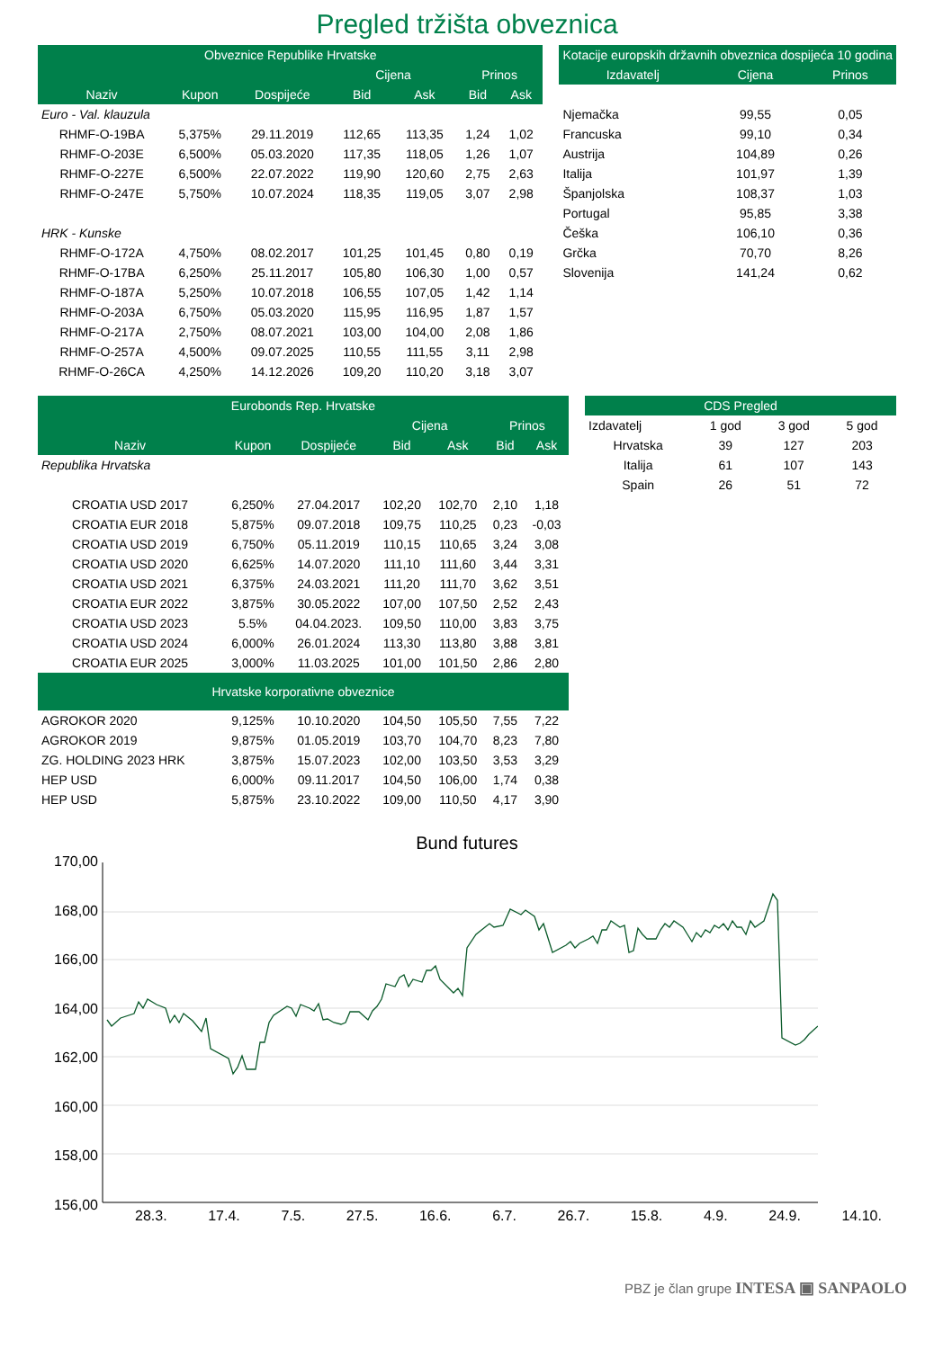Pregled tržišta obveznica
| Obveznice Republike Hrvatske | | | | | | |
| --- | --- | --- | --- | --- | --- | --- |
| | | | Cijena | | Prinos | |
| Naziv | Kupon | Dospijeće | Bid | Ask | Bid | Ask |
| Euro - Val. klauzula | | | | | | |
| RHMF-O-19BA | 5,375% | 29.11.2019 | 112,65 | 113,35 | 1,24 | 1,02 |
| RHMF-O-203E | 6,500% | 05.03.2020 | 117,35 | 118,05 | 1,26 | 1,07 |
| RHMF-O-227E | 6,500% | 22.07.2022 | 119,90 | 120,60 | 2,75 | 2,63 |
| RHMF-O-247E | 5,750% | 10.07.2024 | 118,35 | 119,05 | 3,07 | 2,98 |
| HRK - Kunske | | | | | | |
| RHMF-O-172A | 4,750% | 08.02.2017 | 101,25 | 101,45 | 0,80 | 0,19 |
| RHMF-O-17BA | 6,250% | 25.11.2017 | 105,80 | 106,30 | 1,00 | 0,57 |
| RHMF-O-187A | 5,250% | 10.07.2018 | 106,55 | 107,05 | 1,42 | 1,14 |
| RHMF-O-203A | 6,750% | 05.03.2020 | 115,95 | 116,95 | 1,87 | 1,57 |
| RHMF-O-217A | 2,750% | 08.07.2021 | 103,00 | 104,00 | 2,08 | 1,86 |
| RHMF-O-257A | 4,500% | 09.07.2025 | 110,55 | 111,55 | 3,11 | 2,98 |
| RHMF-O-26CA | 4,250% | 14.12.2026 | 109,20 | 110,20 | 3,18 | 3,07 |
| Kotacije europskih državnih obveznica dospijeća 10 godina | | |
| --- | --- | --- |
| Izdavatelj | Cijena | Prinos |
| Njemačka | 99,55 | 0,05 |
| Francuska | 99,10 | 0,34 |
| Austrija | 104,89 | 0,26 |
| Italija | 101,97 | 1,39 |
| Španjolska | 108,37 | 1,03 |
| Portugal | 95,85 | 3,38 |
| Češka | 106,10 | 0,36 |
| Grčka | 70,70 | 8,26 |
| Slovenija | 141,24 | 0,62 |
| Eurobonds Rep. Hrvatske | | | | | | |
| --- | --- | --- | --- | --- | --- | --- |
| | | | Cijena | | Prinos | |
| Naziv | Kupon | Dospijeće | Bid | Ask | Bid | Ask |
| Republika Hrvatska | | | | | | |
| CROATIA USD 2017 | 6,250% | 27.04.2017 | 102,20 | 102,70 | 2,10 | 1,18 |
| CROATIA EUR 2018 | 5,875% | 09.07.2018 | 109,75 | 110,25 | 0,23 | -0,03 |
| CROATIA USD 2019 | 6,750% | 05.11.2019 | 110,15 | 110,65 | 3,24 | 3,08 |
| CROATIA USD 2020 | 6,625% | 14.07.2020 | 111,10 | 111,60 | 3,44 | 3,31 |
| CROATIA USD 2021 | 6,375% | 24.03.2021 | 111,20 | 111,70 | 3,62 | 3,51 |
| CROATIA EUR 2022 | 3,875% | 30.05.2022 | 107,00 | 107,50 | 2,52 | 2,43 |
| CROATIA USD 2023 | 5.5% | 04.04.2023. | 109,50 | 110,00 | 3,83 | 3,75 |
| CROATIA USD 2024 | 6,000% | 26.01.2024 | 113,30 | 113,80 | 3,88 | 3,81 |
| CROATIA EUR 2025 | 3,000% | 11.03.2025 | 101,00 | 101,50 | 2,86 | 2,80 |
| Hrvatske korporativne obveznice | | | | | | |
| AGROKOR 2020 | 9,125% | 10.10.2020 | 104,50 | 105,50 | 7,55 | 7,22 |
| AGROKOR 2019 | 9,875% | 01.05.2019 | 103,70 | 104,70 | 8,23 | 7,80 |
| ZG. HOLDING 2023 HRK | 3,875% | 15.07.2023 | 102,00 | 103,50 | 3,53 | 3,29 |
| HEP USD | 6,000% | 09.11.2017 | 104,50 | 106,00 | 1,74 | 0,38 |
| HEP USD | 5,875% | 23.10.2022 | 109,00 | 110,50 | 4,17 | 3,90 |
| CDS Pregled | | | |
| --- | --- | --- | --- |
| Izdavatelj | 1 god | 3 god | 5 god |
| Hrvatska | 39 | 127 | 203 |
| Italija | 61 | 107 | 143 |
| Spain | 26 | 51 | 72 |
Bund futures
170,00
168,00
166,00
164,00
162,00
160,00
158,00
156,00
28.3. 17.4. 7.5. 27.5. 16.6. 6.7. 26.7. 15.8. 4.9. 24.9. 14.10.
PBZ je član grupe INTESA ▣ SANPAOLO